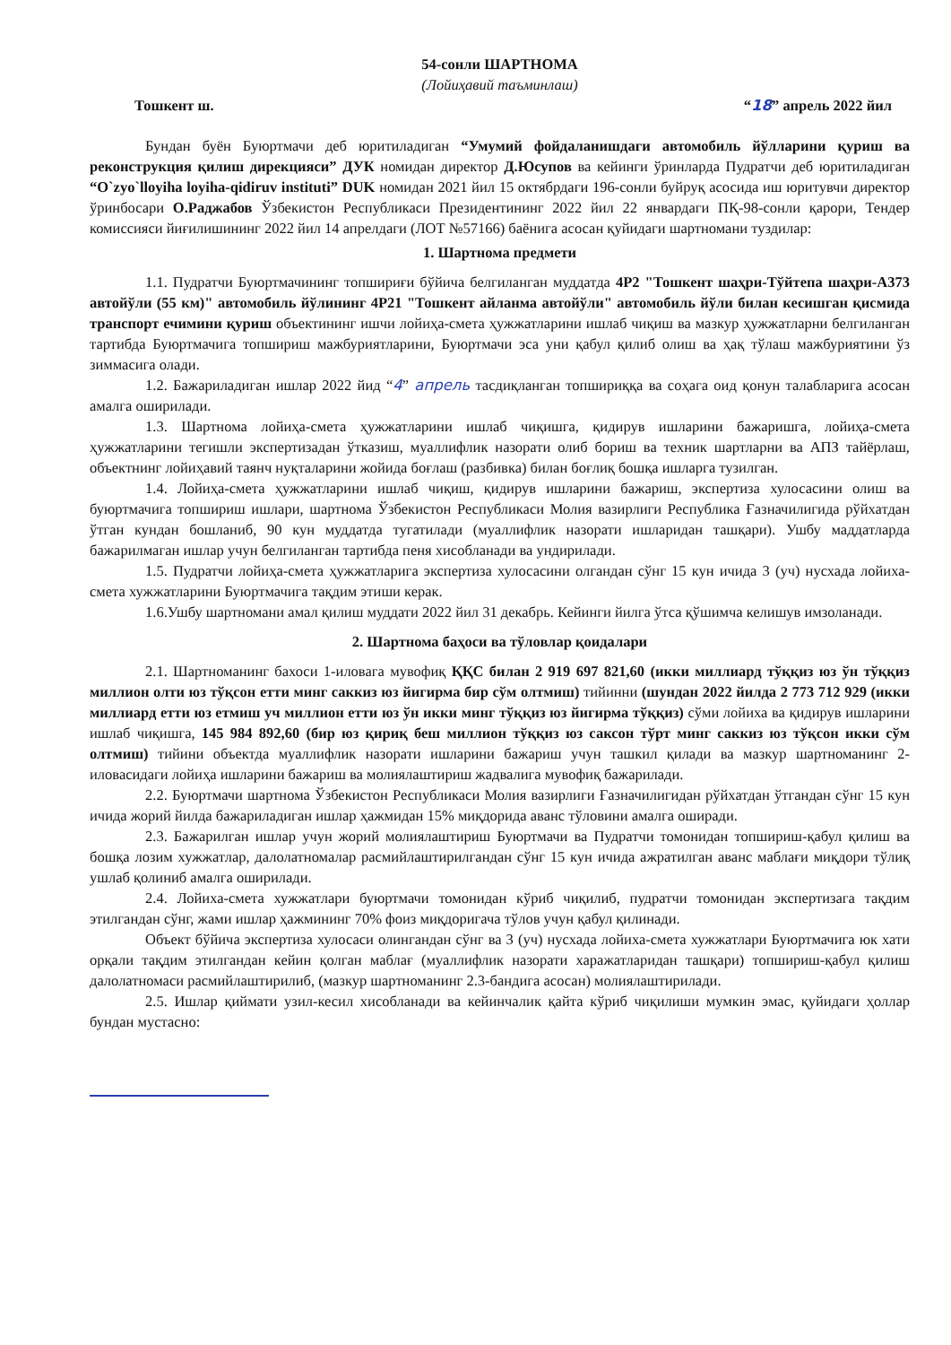54-сонли ШАРТНОМА
(Лойиҳавий таъминлаш)
Тошкент ш. “18” апрель 2022 йил
Бундан буён Буюртмачи деб юритиладиган “Умумий фойдаланишдаги автомобиль йўлларини қуриш ва реконструкция қилиш дирекцияси” ДУК номидан директор Д.Юсупов ва кейинги ўринларда Пудратчи деб юритиладиган “O`zyo`lloyiha loyiha-qidiruv instituti” DUK номидан 2021 йил 15 октябрдаги 196-сонли буйруқ асосида иш юритувчи директор ўринбосари О.Раджабов Ўзбекистон Республикаси Президентининг 2022 йил 22 январдаги ПҚ-98-сонли қарори, Тендер комиссияси йиғилишининг 2022 йил 14 апрелдаги (ЛОТ №57166) баёнига асосан қуйидаги шартномани тузди­лар:
1. Шартнома предмети
1.1. Пудратчи Буюртмачининг топшириғи бўйича белгиланган муддатда 4Р2 "Тошкент шаҳри-Тўйтепа шаҳри-А373 автойўли (55 км)" автомобиль йўлининг 4Р21 "Тошкент айланма автойўли" автомобиль йўли билан кесишган қисмида транспорт ечимини қуриш объектининг ишчи лойиҳа-смета ҳужжатларини ишлаб чиқиш ва мазкур ҳужжатларни белгиланган тартибда Буюртмачига топшириш мажбуриятларини, Буюртмачи эса уни қабул қилиб олиш ва ҳақ тўлаш мажбуриятини ўз зиммасига олади.
1.2. Бажариладиган ишлар 2022 йид “4” апрель тасдиқланган топшириққа ва соҳага оид қонун талабларига асосан амалга оширилади.
1.3. Шартнома лойиҳа-смета ҳужжатларини ишлаб чиқишга, қидирув ишларини бажаришга, лойиҳа-смета ҳужжатларини тегишли экспертизадан ўтказиш, муаллифлик назорати олиб бориш ва техник шартларни ва АПЗ тайёрлаш, объектнинг лойиҳавий таянч нуқталарини жойида боғлаш (разбивка) билан боғлиқ бошқа ишларга тузилган.
1.4. Лойиҳа-смета ҳужжатларини ишлаб чиқиш, қидирув ишларини бажариш, экспертиза хулосасини олиш ва буюртмачига топшириш ишлари, шартнома Ўзбекистон Республикаси Молия вазирлиги Республика Ғазначилигида рўйхатдан ўтган кундан бошланиб, 90 кун муддатда тугатилади (муаллифлик назорати ишларидан ташқари). Ушбу маддатларда бажарилмаган ишлар учун белгиланган тартибда пеня хисобланади ва ундирилади.
1.5. Пудратчи лойиҳа-смета ҳужжатларига экспертиза хулосасини олгандан сўнг 15 кун ичида 3 (уч) нусхада лойиха-смета хужжатларини Буюртмачига тақдим этиши керак.
1.6.Ушбу шартномани амал қилиш муддати 2022 йил 31 декабрь. Кейинги йилга ўтса қўшимча келишув имзоланади.
2. Шартнома баҳоси ва тўловлар қоидалари
2.1. Шартноманинг бахоси 1-иловага мувофиқ ҚҚС билан 2 919 697 821,60 (икки миллиард тўққиз юз ўн тўққиз миллион олти юз тўқсон етти минг саккиз юз йигирма бир сўм олтмиш) тийинни (шундан 2022 йилда 2 773 712 929 (икки миллиард етти юз етмиш уч миллион етти юз ўн икки минг тўққиз юз йигирма тўққиз) сўми лойиха ва қидирув ишларини ишлаб чиқишга, 145 984 892,60 (бир юз қириқ беш миллион тўққиз юз саксон тўрт минг саккиз юз тўқсон икки сўм олтмиш) тийини объектда муаллифлик назорати ишларини бажариш учун ташкил қилади ва мазкур шартноманинг 2-иловасидаги лойиҳа ишларини бажариш ва молиялаштириш жадвалига мувофиқ бажарилади.
2.2. Буюртмачи шартнома Ўзбекистон Республикаси Молия вазирлиги Ғазначилигидан рўйхатдан ўтгандан сўнг 15 кун ичида жорий йилда бажариладиган ишлар ҳажмидан 15% миқдорида аванс тўловини амалга оширади.
2.3. Бажарилган ишлар учун жорий молиялаштириш Буюртмачи ва Пудратчи томонидан топшириш-қабул қилиш ва бошқа лозим хужжатлар, далолатномалар расмийлаштирилгандан сўнг 15 кун ичида ажратилган аванс маблағи миқдори тўлиқ ушлаб қолиниб амалга оширилади.
2.4. Лойиха-смета хужжатлари буюртмачи томонидан кўриб чиқилиб, пудратчи томонидан экспертизага тақдим этилгандан сўнг, жами ишлар ҳажмининг 70% фоиз миқдоригача тўлов учун қабул қилинади.
Объект бўйича экспертиза хулосаси олингандан сўнг ва 3 (уч) нусхада лойиха-смета хужжатлари Буюртмачига юк хати орқали тақдим этилгандан кейин қолган маблағ (муаллифлик назорати харажатларидан ташқари) топшириш-қабул қилиш далолатномаси расмийлаштирилиб, (мазкур шартноманинг 2.3-бандига асосан) молиялаштирилади.
2.5. Ишлар қиймати узил-кесил хисобланади ва кейинчалик қайта кўриб чиқилиши мумкин эмас, қуйидаги ҳоллар бундан мустасно: